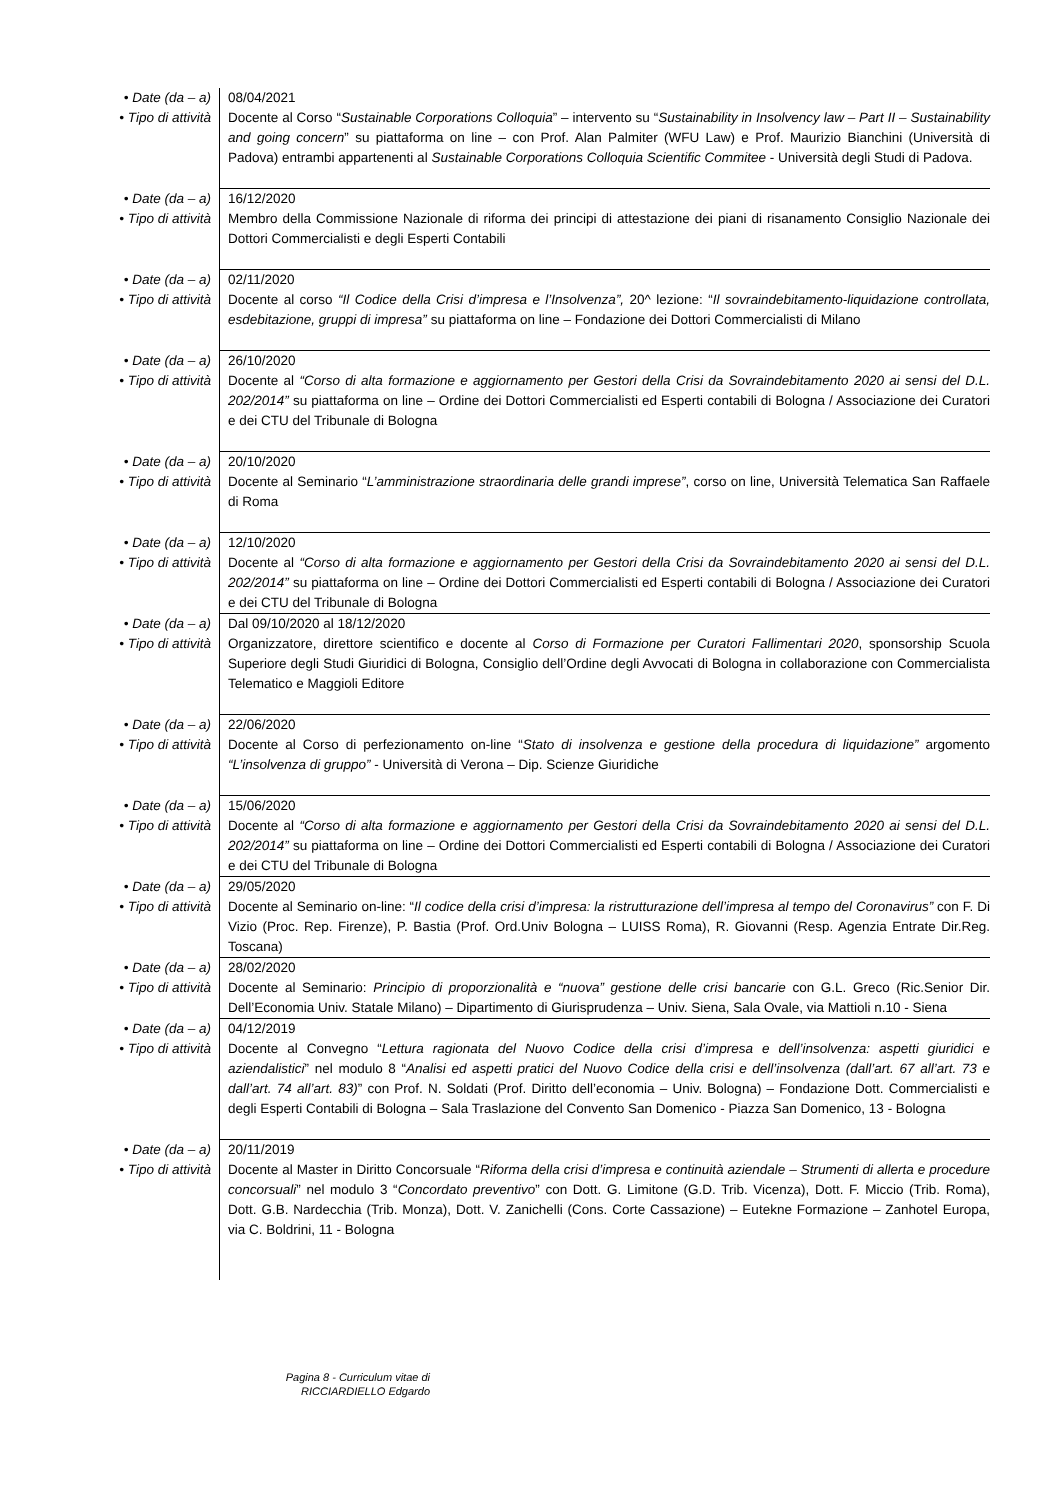| • Date (da – a) • Tipo di attività | 08/04/2021 Docente al Corso “ Sustainable Corporations Colloquia ” – intervento su “ Sustainability in Insolvency law – Part II – Sustainability and going concern ” su piattaforma on line – con Prof. Alan Palmiter (WFU Law) e Prof. Maurizio Bianchini (Università di Padova) entrambi appartenenti al Sustainable Corporations Colloquia Scientific Commitee - Università degli Studi di Padova. |
| • Date (da – a) • Tipo di attività | 16/12/2020 Membro della Commissione Nazionale di riforma dei principi di attestazione dei piani di risanamento Consiglio Nazionale dei Dottori Commercialisti e degli Esperti Contabili |
| • Date (da – a) • Tipo di attività | 02/11/2020 Docente al corso “Il Codice della Crisi d’impresa e l’Insolvenza”, 20^ lezione: “ Il sovraindebitamento-liquidazione controllata, esdebitazione, gruppi di impresa” su piattaforma on line – Fondazione dei Dottori Commercialisti di Milano |
| • Date (da – a) • Tipo di attività | 26/10/2020 Docente al “Corso di alta formazione e aggiornamento per Gestori della Crisi da Sovraindebitamento 2020 ai sensi del D.L. 202/2014” su piattaforma on line – Ordine dei Dottori Commercialisti ed Esperti contabili di Bologna / Associazione dei Curatori e dei CTU del Tribunale di Bologna |
| • Date (da – a) • Tipo di attività | 20/10/2020 Docente al Seminario “ L’amministrazione straordinaria delle grandi imprese” , corso on line, Università Telematica San Raffaele di Roma |
| • Date (da – a) • Tipo di attività | 12/10/2020 Docente al “Corso di alta formazione e aggiornamento per Gestori della Crisi da Sovraindebitamento 2020 ai sensi del D.L. 202/2014” su piattaforma on line – Ordine dei Dottori Commercialisti ed Esperti contabili di Bologna / Associazione dei Curatori e dei CTU del Tribunale di Bologna |
| • Date (da – a) • Tipo di attività | Dal 09/10/2020 al 18/12/2020 Organizzatore, direttore scientifico e docente al Corso di Formazione per Curatori Fallimentari 2020 , sponsorship Scuola Superiore degli Studi Giuridici di Bologna, Consiglio dell’Ordine degli Avvocati di Bologna in collaborazione con Commercialista Telematico e Maggioli Editore |
| • Date (da – a) • Tipo di attività | 22/06/2020 Docente al Corso di perfezionamento on-line “ Stato di insolvenza e gestione della procedura di liquidazione” argomento “L’insolvenza di gruppo” - Università di Verona – Dip. Scienze Giuridiche |
| • Date (da – a) • Tipo di attività | 15/06/2020 Docente al “Corso di alta formazione e aggiornamento per Gestori della Crisi da Sovraindebitamento 2020 ai sensi del D.L. 202/2014” su piattaforma on line – Ordine dei Dottori Commercialisti ed Esperti contabili di Bologna / Associazione dei Curatori e dei CTU del Tribunale di Bologna |
| • Date (da – a) • Tipo di attività | 29/05/2020 Docente al Seminario on-line: “ Il codice della crisi d’impresa: la ristrutturazione dell’impresa al tempo del Coronavirus” con F. Di Vizio (Proc. Rep. Firenze), P. Bastia (Prof. Ord.Univ Bologna – LUISS Roma), R. Giovanni (Resp. Agenzia Entrate Dir.Reg. Toscana) |
| • Date (da – a) • Tipo di attività | 28/02/2020 Docente al Seminario: Principio di proporzionalità e “nuova” gestione delle crisi bancarie con G.L. Greco (Ric.Senior Dir. Dell’Economia Univ. Statale Milano) – Dipartimento di Giurisprudenza – Univ. Siena, Sala Ovale, via Mattioli n.10 - Siena |
| • Date (da – a) • Tipo di attività | 04/12/2019 Docente al Convegno “ Lettura ragionata del Nuovo Codice della crisi d’impresa e dell’insolvenza: aspetti giuridici e aziendalistici ” nel modulo 8 “ Analisi ed aspetti pratici del Nuovo Codice della crisi e dell’insolvenza (dall’art. 67 all’art. 73 e dall’art. 74 all’art. 83) ” con Prof. N. Soldati (Prof. Diritto dell’economia – Univ. Bologna) – Fondazione Dott. Commercialisti e degli Esperti Contabili di Bologna – Sala Traslazione del Convento San Domenico - Piazza San Domenico, 13 - Bologna |
| • Date (da – a) • Tipo di attività | 20/11/2019 Docente al Master in Diritto Concorsuale “ Riforma della crisi d’impresa e continuità aziendale – Strumenti di allerta e procedure concorsuali ” nel modulo 3 “ Concordato preventivo ” con Dott. G. Limitone (G.D. Trib. Vicenza), Dott. F. Miccio (Trib. Roma), Dott. G.B. Nardecchia (Trib. Monza), Dott. V. Zanichelli (Cons. Corte Cassazione) – Eutekne Formazione – Zanhotel Europa, via C. Boldrini, 11 - Bologna |
Pagina 8 - Curriculum vitae di
RICCIARDIELLO Edgardo